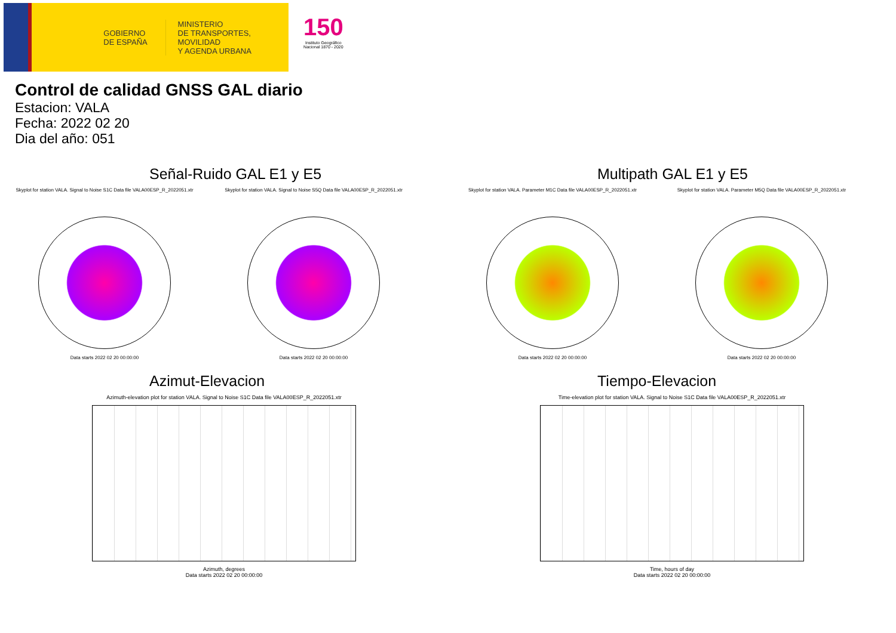GOBIERNO
DE ESPAÑA
MINISTERIO
DE TRANSPORTES, MOVILIDAD
Y AGENDA URBANA
150
Instituto Geográfico
Nacional 1870 - 2020
Control de calidad GNSS GAL diario
Estacion: VALA
Fecha: 2022 02 20
Dia del año: 051
Señal-Ruido GAL E1 y E5
Skyplot for station VALA. Signal to Noise S1C Data file VALA00ESP_R_2022051.xtr
Data starts 2022 02 20 00:00:00
Skyplot for station VALA. Signal to Noise S5Q Data file VALA00ESP_R_2022051.xtr
Data starts 2022 02 20 00:00:00
Multipath GAL E1 y E5
Skyplot for station VALA. Parameter M1C Data file VALA00ESP_R_2022051.xtr
Data starts 2022 02 20 00:00:00
Skyplot for station VALA. Parameter M5Q Data file VALA00ESP_R_2022051.xtr
Data starts 2022 02 20 00:00:00
Azimut-Elevacion
Azimuth-elevation plot for station VALA. Signal to Noise S1C Data file VALA00ESP_R_2022051.xtr
Azimuth, degrees
Data starts 2022 02 20 00:00:00
Tiempo-Elevacion
Time-elevation plot for station VALA. Signal to Noise S1C Data file VALA00ESP_R_2022051.xtr
Time, hours of day
Data starts 2022 02 20 00:00:00